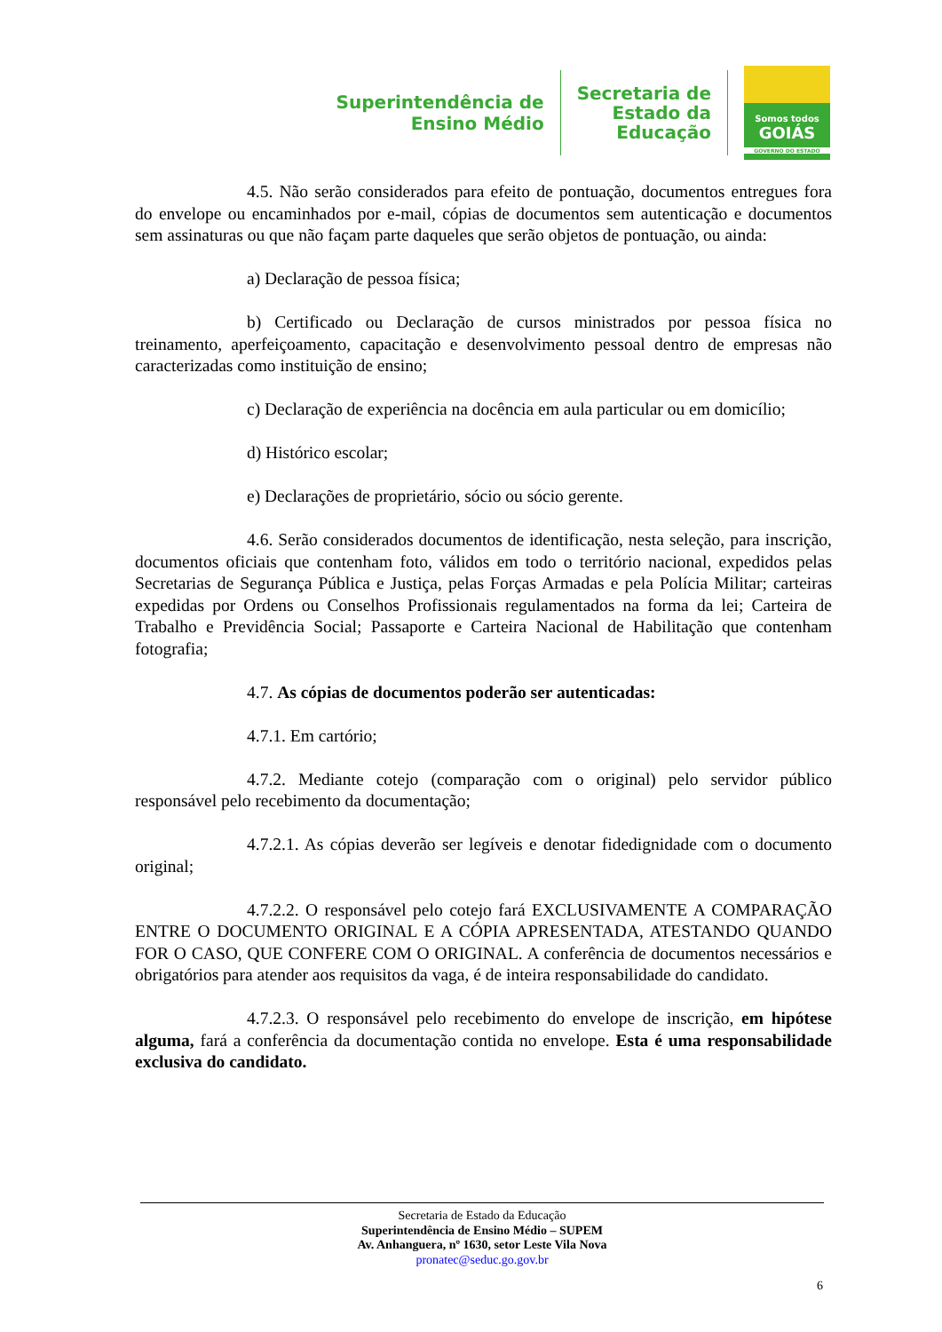Superintendência de
Ensino Médio
Secretaria de
Estado da
Educação
Somos todos
GOIÁS
GOVERNO DO ESTADO
4.5. Não serão considerados para efeito de pontuação, documentos entregues fora do envelope ou encaminhados por e-mail, cópias de documentos sem autenticação e documentos sem assinaturas ou que não façam parte daqueles que serão objetos de pontuação, ou ainda:
a) Declaração de pessoa física;
b) Certificado ou Declaração de cursos ministrados por pessoa física no treinamento, aperfeiçoamento, capacitação e desenvolvimento pessoal dentro de empresas não caracterizadas como instituição de ensino;
c) Declaração de experiência na docência em aula particular ou em domicílio;
d) Histórico escolar;
e) Declarações de proprietário, sócio ou sócio gerente.
4.6. Serão considerados documentos de identificação, nesta seleção, para inscrição, documentos oficiais que contenham foto, válidos em todo o território nacional, expedidos pelas Secretarias de Segurança Pública e Justiça, pelas Forças Armadas e pela Polícia Militar; carteiras expedidas por Ordens ou Conselhos Profissionais regulamentados na forma da lei; Carteira de Trabalho e Previdência Social; Passaporte e Carteira Nacional de Habilitação que contenham fotografia;
4.7. As cópias de documentos poderão ser autenticadas:
4.7.1. Em cartório;
4.7.2. Mediante cotejo (comparação com o original) pelo servidor público responsável pelo recebimento da documentação;
4.7.2.1. As cópias deverão ser legíveis e denotar fidedignidade com o documento original;
4.7.2.2. O responsável pelo cotejo fará EXCLUSIVAMENTE A COMPARAÇÃO ENTRE O DOCUMENTO ORIGINAL E A CÓPIA APRESENTADA, ATESTANDO QUANDO FOR O CASO, QUE CONFERE COM O ORIGINAL. A conferência de documentos necessários e obrigatórios para atender aos requisitos da vaga, é de inteira responsabilidade do candidato.
4.7.2.3. O responsável pelo recebimento do envelope de inscrição, em hipótese alguma, fará a conferência da documentação contida no envelope. Esta é uma responsabilidade exclusiva do candidato.
Secretaria de Estado da Educação
Superintendência de Ensino Médio – SUPEM
Av. Anhanguera, nº 1630, setor Leste Vila Nova
pronatec@seduc.go.gov.br
6